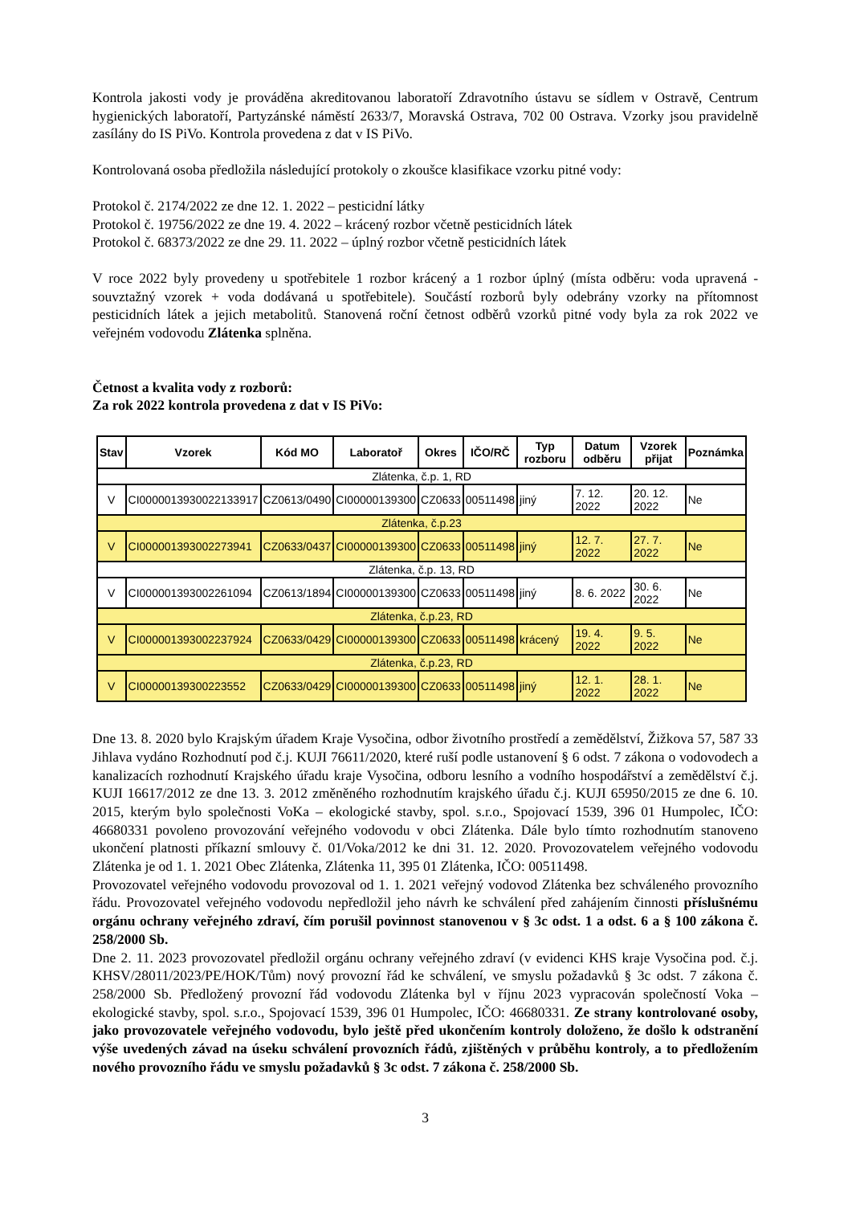Kontrola jakosti vody je prováděna akreditovanou laboratoří Zdravotního ústavu se sídlem v Ostravě, Centrum hygienických laboratoří, Partyzánské náměstí 2633/7, Moravská Ostrava, 702 00 Ostrava. Vzorky jsou pravidelně zasílány do IS PiVo. Kontrola provedena z dat v IS PiVo.
Kontrolovaná osoba předložila následující protokoly o zkoušce klasifikace vzorku pitné vody:
Protokol č. 2174/2022 ze dne 12. 1. 2022 – pesticidní látky
Protokol č. 19756/2022 ze dne 19. 4. 2022 – krácený rozbor včetně pesticidních látek
Protokol č. 68373/2022 ze dne 29. 11. 2022 – úplný rozbor včetně pesticidních látek
V roce 2022 byly provedeny u spotřebitele 1 rozbor krácený a 1 rozbor úplný (místa odběru: voda upravená - souvztažný vzorek + voda dodávaná u spotřebitele). Součástí rozborů byly odebrány vzorky na přítomnost pesticidních látek a jejich metabolitů. Stanovená roční četnost odběrů vzorků pitné vody byla za rok 2022 ve veřejném vodovodu Zlátenka splněna.
Četnost a kvalita vody z rozborů:
Za rok 2022 kontrola provedena z dat v IS PiVo:
| Stav | Vzorek | Kód MO | Laboratoř | Okres | IČO/RČ | Typ rozboru | Datum odběru | Vzorek přijat | Poznámka |
| --- | --- | --- | --- | --- | --- | --- | --- | --- | --- |
| Zlátenka, č.p. 1, RD | | | | | | | | | |
| V | CI0000013930022133917 | CZ0613/0490 | CI00000139300 | CZ0633 | 00511498 | jiný | 7. 12. 2022 | 20. 12. 2022 | Ne |
| Zlátenka, č.p.23 | | | | | | | | | |
| V | CI000001393002273941 | CZ0633/0437 | CI00000139300 | CZ0633 | 00511498 | jiný | 12. 7. 2022 | 27. 7. 2022 | Ne |
| Zlátenka, č.p. 13, RD | | | | | | | | | |
| V | CI000001393002261094 | CZ0613/1894 | CI00000139300 | CZ0633 | 00511498 | jiný | 8. 6. 2022 | 30. 6. 2022 | Ne |
| Zlátenka, č.p.23, RD | | | | | | | | | |
| V | CI000001393002237924 | CZ0633/0429 | CI00000139300 | CZ0633 | 00511498 | krácený | 19. 4. 2022 | 9. 5. 2022 | Ne |
| Zlátenka, č.p.23, RD | | | | | | | | | |
| V | CI00000139300223552 | CZ0633/0429 | CI00000139300 | CZ0633 | 00511498 | jiný | 12. 1. 2022 | 28. 1. 2022 | Ne |
Dne 13. 8. 2020 bylo Krajským úřadem Kraje Vysočina, odbor životního prostředí a zemědělství, Žižkova 57, 587 33 Jihlava vydáno Rozhodnutí pod č.j. KUJI 76611/2020, které ruší podle ustanovení § 6 odst. 7 zákona o vodovodech a kanalizacích rozhodnutí Krajského úřadu kraje Vysočina, odboru lesního a vodního hospodářství a zemědělství č.j. KUJI 16617/2012 ze dne 13. 3. 2012 změněného rozhodnutím krajského úřadu č.j. KUJI 65950/2015 ze dne 6. 10. 2015, kterým bylo společnosti VoKa – ekologické stavby, spol. s.r.o., Spojovací 1539, 396 01 Humpolec, IČO: 46680331 povoleno provozování veřejného vodovodu v obci Zlátenka. Dále bylo tímto rozhodnutím stanoveno ukončení platnosti příkazní smlouvy č. 01/Voka/2012 ke dni 31. 12. 2020. Provozovatelem veřejného vodovodu Zlátenka je od 1. 1. 2021 Obec Zlátenka, Zlátenka 11, 395 01 Zlátenka, IČO: 00511498.
Provozovatel veřejného vodovodu provozoval od 1. 1. 2021 veřejný vodovod Zlátenka bez schváleného provozního řádu. Provozovatel veřejného vodovodu nepředložil jeho návrh ke schválení před zahájením činnosti příslušnému orgánu ochrany veřejného zdraví, čím porušil povinnost stanovenou v § 3c odst. 1 a odst. 6 a § 100 zákona č. 258/2000 Sb.
Dne 2. 11. 2023 provozovatel předložil orgánu ochrany veřejného zdraví (v evidenci KHS kraje Vysočina pod. č.j. KHSV/28011/2023/PE/HOK/Tům) nový provozní řád ke schválení, ve smyslu požadavků § 3c odst. 7 zákona č. 258/2000 Sb. Předložený provozní řád vodovodu Zlátenka byl v říjnu 2023 vypracován společností Voka – ekologické stavby, spol. s.r.o., Spojovací 1539, 396 01 Humpolec, IČO: 46680331. Ze strany kontrolované osoby, jako provozovatele veřejného vodovodu, bylo ještě před ukončením kontroly doloženo, že došlo k odstranění výše uvedených závad na úseku schválení provozních řádů, zjištěných v průběhu kontroly, a to předložením nového provozního řádu ve smyslu požadavků § 3c odst. 7 zákona č. 258/2000 Sb.
3